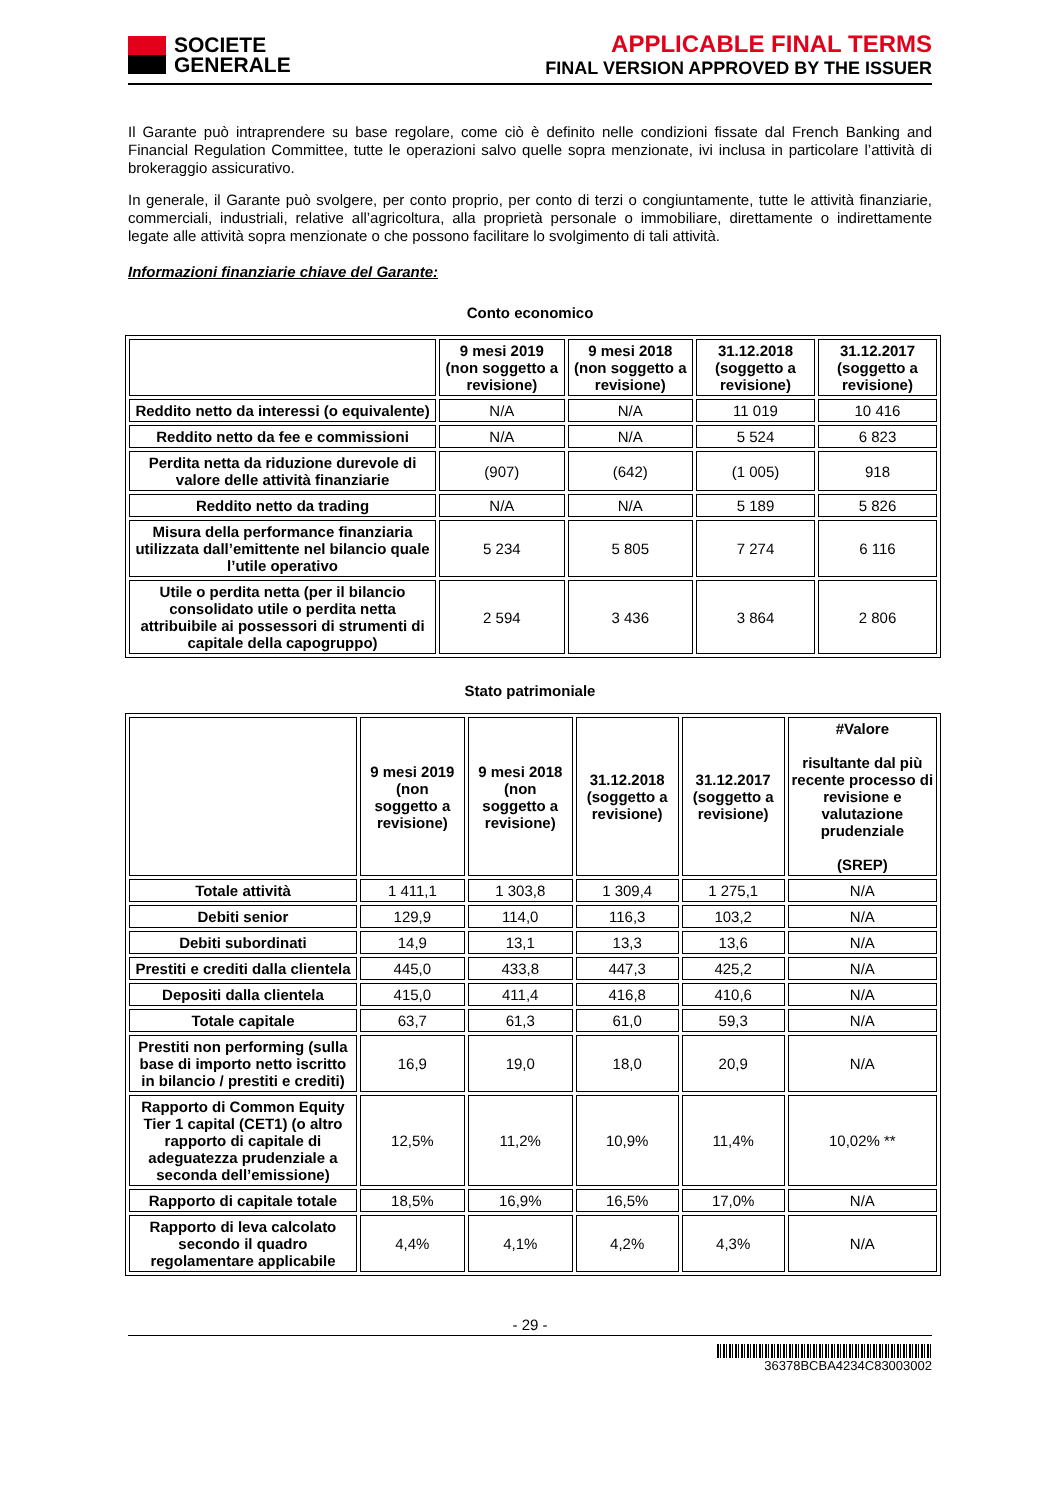SOCIETE
GENERALE
APPLICABLE FINAL TERMS
FINAL VERSION APPROVED BY THE ISSUER
Il Garante può intraprendere su base regolare, come ciò è definito nelle condizioni fissate dal French Banking and Financial Regulation Committee, tutte le operazioni salvo quelle sopra menzionate, ivi inclusa in particolare l’attività di brokeraggio assicurativo.
In generale, il Garante può svolgere, per conto proprio, per conto di terzi o congiuntamente, tutte le attività finanziarie, commerciali, industriali, relative all’agricoltura, alla proprietà personale o immobiliare, direttamente o indirettamente legate alle attività sopra menzionate o che possono facilitare lo svolgimento di tali attività.
Informazioni finanziarie chiave del Garante:
Conto economico
| | 9 mesi 2019 (non soggetto a revisione) | 9 mesi 2018 (non soggetto a revisione) | 31.12.2018 (soggetto a revisione) | 31.12.2017 (soggetto a revisione) |
| --- | --- | --- | --- | --- |
| Reddito netto da interessi (o equivalente) | N/A | N/A | 11 019 | 10 416 |
| Reddito netto da fee e commissioni | N/A | N/A | 5 524 | 6 823 |
| Perdita netta da riduzione durevole di valore delle attività finanziarie | (907) | (642) | (1 005) | 918 |
| Reddito netto da trading | N/A | N/A | 5 189 | 5 826 |
| Misura della performance finanziaria utilizzata dall’emittente nel bilancio quale l’utile operativo | 5 234 | 5 805 | 7 274 | 6 116 |
| Utile o perdita netta (per il bilancio consolidato utile o perdita netta attribuibile ai possessori di strumenti di capitale della capogruppo) | 2 594 | 3 436 | 3 864 | 2 806 |
Stato patrimoniale
| | 9 mesi 2019 (non soggetto a revisione) | 9 mesi 2018 (non soggetto a revisione) | 31.12.2018 (soggetto a revisione) | 31.12.2017 (soggetto a revisione) | #Valore risultante dal più recente processo di revisione e valutazione prudenziale (SREP) |
| --- | --- | --- | --- | --- | --- |
| Totale attività | 1 411,1 | 1 303,8 | 1 309,4 | 1 275,1 | N/A |
| Debiti senior | 129,9 | 114,0 | 116,3 | 103,2 | N/A |
| Debiti subordinati | 14,9 | 13,1 | 13,3 | 13,6 | N/A |
| Prestiti e crediti dalla clientela | 445,0 | 433,8 | 447,3 | 425,2 | N/A |
| Depositi dalla clientela | 415,0 | 411,4 | 416,8 | 410,6 | N/A |
| Totale capitale | 63,7 | 61,3 | 61,0 | 59,3 | N/A |
| Prestiti non performing (sulla base di importo netto iscritto in bilancio / prestiti e crediti) | 16,9 | 19,0 | 18,0 | 20,9 | N/A |
| Rapporto di Common Equity Tier 1 capital (CET1) (o altro rapporto di capitale di adeguatezza prudenziale a seconda dell’emissione) | 12,5% | 11,2% | 10,9% | 11,4% | 10,02% ** |
| Rapporto di capitale totale | 18,5% | 16,9% | 16,5% | 17,0% | N/A |
| Rapporto di leva calcolato secondo il quadro regolamentare applicabile | 4,4% | 4,1% | 4,2% | 4,3% | N/A |
- 29 -
36378BCBA4234C83003002